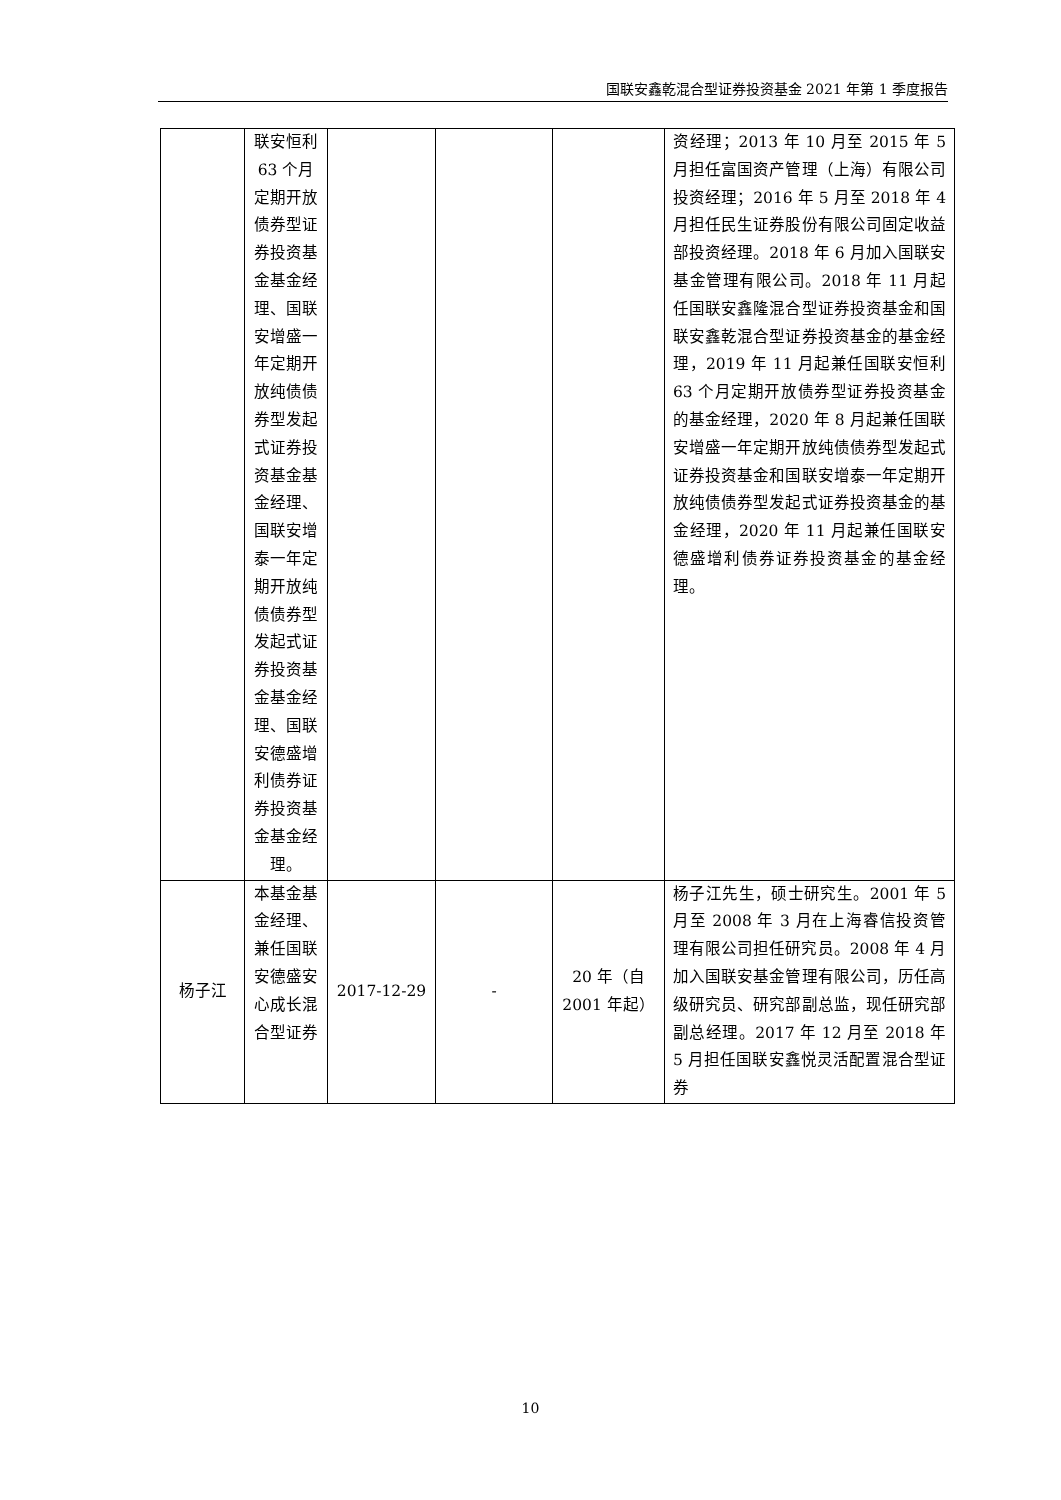国联安鑫乾混合型证券投资基金 2021 年第 1 季度报告
| | 联安恒利 63 个月定期开放债券型证券投资基金基金经理、国联安增盛一年定期开放纯债债券型发起式证券投资基金基金经理、国联安增泰一年定期开放纯债债券型发起式证券投资基金基金经理、国联安德盛增利债券证券投资基金基金经理。 | | | | 资经理；2013 年 10 月至 2015 年 5 月担任富国资产管理（上海）有限公司投资经理；2016 年 5 月至 2018 年 4 月担任民生证券股份有限公司固定收益部投资经理。2018 年 6 月加入国联安基金管理有限公司。2018 年 11 月起任国联安鑫隆混合型证券投资基金和国联安鑫乾混合型证券投资基金的基金经理，2019 年 11 月起兼任国联安恒利 63 个月定期开放债券型证券投资基金的基金经理，2020 年 8 月起兼任国联安增盛一年定期开放纯债债券型发起式证券投资基金和国联安增泰一年定期开放纯债债券型发起式证券投资基金的基金经理，2020 年 11 月起兼任国联安德盛增利债券证券投资基金的基金经理。 |
| 杨子江 | 本基金基金经理、兼任国联安德盛安心成长混合型证券 | 2017-12-29 | - | 20 年（自 2001 年起） | 杨子江先生，硕士研究生。2001 年 5 月至 2008 年 3 月在上海睿信投资管理有限公司担任研究员。2008 年 4 月加入国联安基金管理有限公司，历任高级研究员、研究部副总监，现任研究部副总经理。2017 年 12 月至 2018 年 5 月担任国联安鑫悦灵活配置混合型证券 |
10